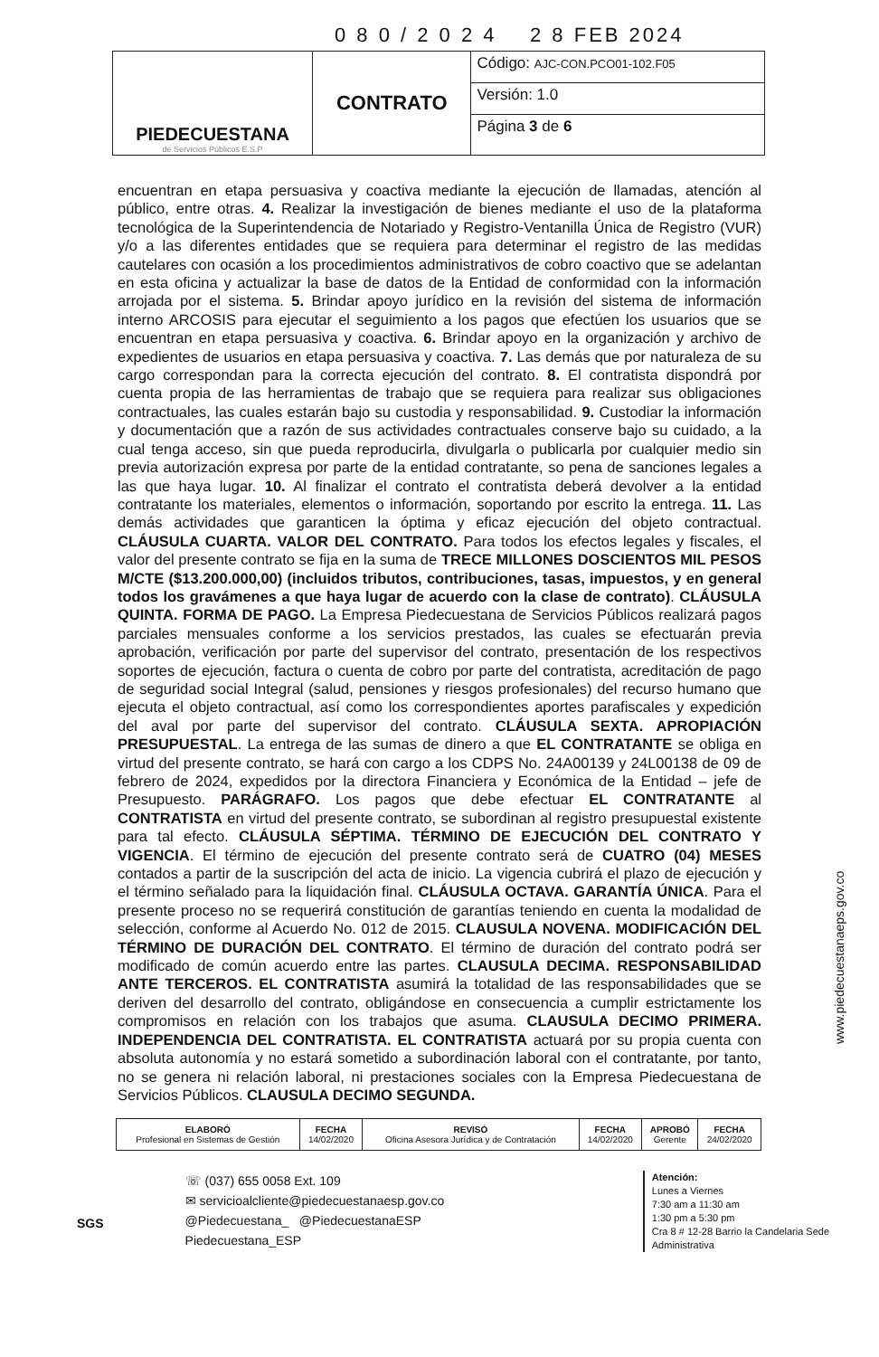0 8 0 / 2 0 2 4 2 8 FEB 2024
| PIEDECUESTANA de Servicios Públicos E.S.P | CONTRATO | Código: AJC-CON.PCO01-102.F05 |
| | | Versión: 1.0 |
| | | Página 3 de 6 |
encuentran en etapa persuasiva y coactiva mediante la ejecución de llamadas, atención al público, entre otras. 4. Realizar la investigación de bienes mediante el uso de la plataforma tecnológica de la Superintendencia de Notariado y Registro-Ventanilla Única de Registro (VUR) y/o a las diferentes entidades que se requiera para determinar el registro de las medidas cautelares con ocasión a los procedimientos administrativos de cobro coactivo que se adelantan en esta oficina y actualizar la base de datos de la Entidad de conformidad con la información arrojada por el sistema. 5. Brindar apoyo jurídico en la revisión del sistema de información interno ARCOSIS para ejecutar el seguimiento a los pagos que efectúen los usuarios que se encuentran en etapa persuasiva y coactiva. 6. Brindar apoyo en la organización y archivo de expedientes de usuarios en etapa persuasiva y coactiva. 7. Las demás que por naturaleza de su cargo correspondan para la correcta ejecución del contrato. 8. El contratista dispondrá por cuenta propia de las herramientas de trabajo que se requiera para realizar sus obligaciones contractuales, las cuales estarán bajo su custodia y responsabilidad. 9. Custodiar la información y documentación que a razón de sus actividades contractuales conserve bajo su cuidado, a la cual tenga acceso, sin que pueda reproducirla, divulgarla o publicarla por cualquier medio sin previa autorización expresa por parte de la entidad contratante, so pena de sanciones legales a las que haya lugar. 10. Al finalizar el contrato el contratista deberá devolver a la entidad contratante los materiales, elementos o información, soportando por escrito la entrega. 11. Las demás actividades que garanticen la óptima y eficaz ejecución del objeto contractual. CLÁUSULA CUARTA. VALOR DEL CONTRATO. Para todos los efectos legales y fiscales, el valor del presente contrato se fija en la suma de TRECE MILLONES DOSCIENTOS MIL PESOS M/CTE ($13.200.000,00) (incluidos tributos, contribuciones, tasas, impuestos, y en general todos los gravámenes a que haya lugar de acuerdo con la clase de contrato). CLÁUSULA QUINTA. FORMA DE PAGO. La Empresa Piedecuestana de Servicios Públicos realizará pagos parciales mensuales conforme a los servicios prestados, las cuales se efectuarán previa aprobación, verificación por parte del supervisor del contrato, presentación de los respectivos soportes de ejecución, factura o cuenta de cobro por parte del contratista, acreditación de pago de seguridad social Integral (salud, pensiones y riesgos profesionales) del recurso humano que ejecuta el objeto contractual, así como los correspondientes aportes parafiscales y expedición del aval por parte del supervisor del contrato. CLÁUSULA SEXTA. APROPIACIÓN PRESUPUESTAL. La entrega de las sumas de dinero a que EL CONTRATANTE se obliga en virtud del presente contrato, se hará con cargo a los CDPS No. 24A00139 y 24L00138 de 09 de febrero de 2024, expedidos por la directora Financiera y Económica de la Entidad – jefe de Presupuesto. PARÁGRAFO. Los pagos que debe efectuar EL CONTRATANTE al CONTRATISTA en virtud del presente contrato, se subordinan al registro presupuestal existente para tal efecto. CLÁUSULA SÉPTIMA. TÉRMINO DE EJECUCIÓN DEL CONTRATO Y VIGENCIA. El término de ejecución del presente contrato será de CUATRO (04) MESES contados a partir de la suscripción del acta de inicio. La vigencia cubrirá el plazo de ejecución y el término señalado para la liquidación final. CLÁUSULA OCTAVA. GARANTÍA ÚNICA. Para el presente proceso no se requerirá constitución de garantías teniendo en cuenta la modalidad de selección, conforme al Acuerdo No. 012 de 2015. CLAUSULA NOVENA. MODIFICACIÓN DEL TÉRMINO DE DURACIÓN DEL CONTRATO. El término de duración del contrato podrá ser modificado de común acuerdo entre las partes. CLAUSULA DECIMA. RESPONSABILIDAD ANTE TERCEROS. EL CONTRATISTA asumirá la totalidad de las responsabilidades que se deriven del desarrollo del contrato, obligándose en consecuencia a cumplir estrictamente los compromisos en relación con los trabajos que asuma. CLAUSULA DECIMO PRIMERA. INDEPENDENCIA DEL CONTRATISTA. EL CONTRATISTA actuará por su propia cuenta con absoluta autonomía y no estará sometido a subordinación laboral con el contratante, por tanto, no se genera ni relación laboral, ni prestaciones sociales con la Empresa Piedecuestana de Servicios Públicos. CLAUSULA DECIMO SEGUNDA.
| ELABORÓ Profesional en Sistemas de Gestión | FECHA 14/02/2020 | REVISÓ Oficina Asesora Jurídica y de Contratación | FECHA 14/02/2020 | APROBÓ Gerente | FECHA 24/02/2020 |
SGS
☏ (037) 655 0058 Ext. 109
✉ servicioalcliente@piedecuestanaesp.gov.co
@Piedecuestana_ @PiedecuestanaESP Piedecuestana_ESP
Atención:
Lunes a Viernes
7:30 am a 11:30 am
1:30 pm a 5:30 pm
Cra 8 # 12-28 Barrio la Candelaria Sede Administrativa
www.piedecuestanaeps.gov.co